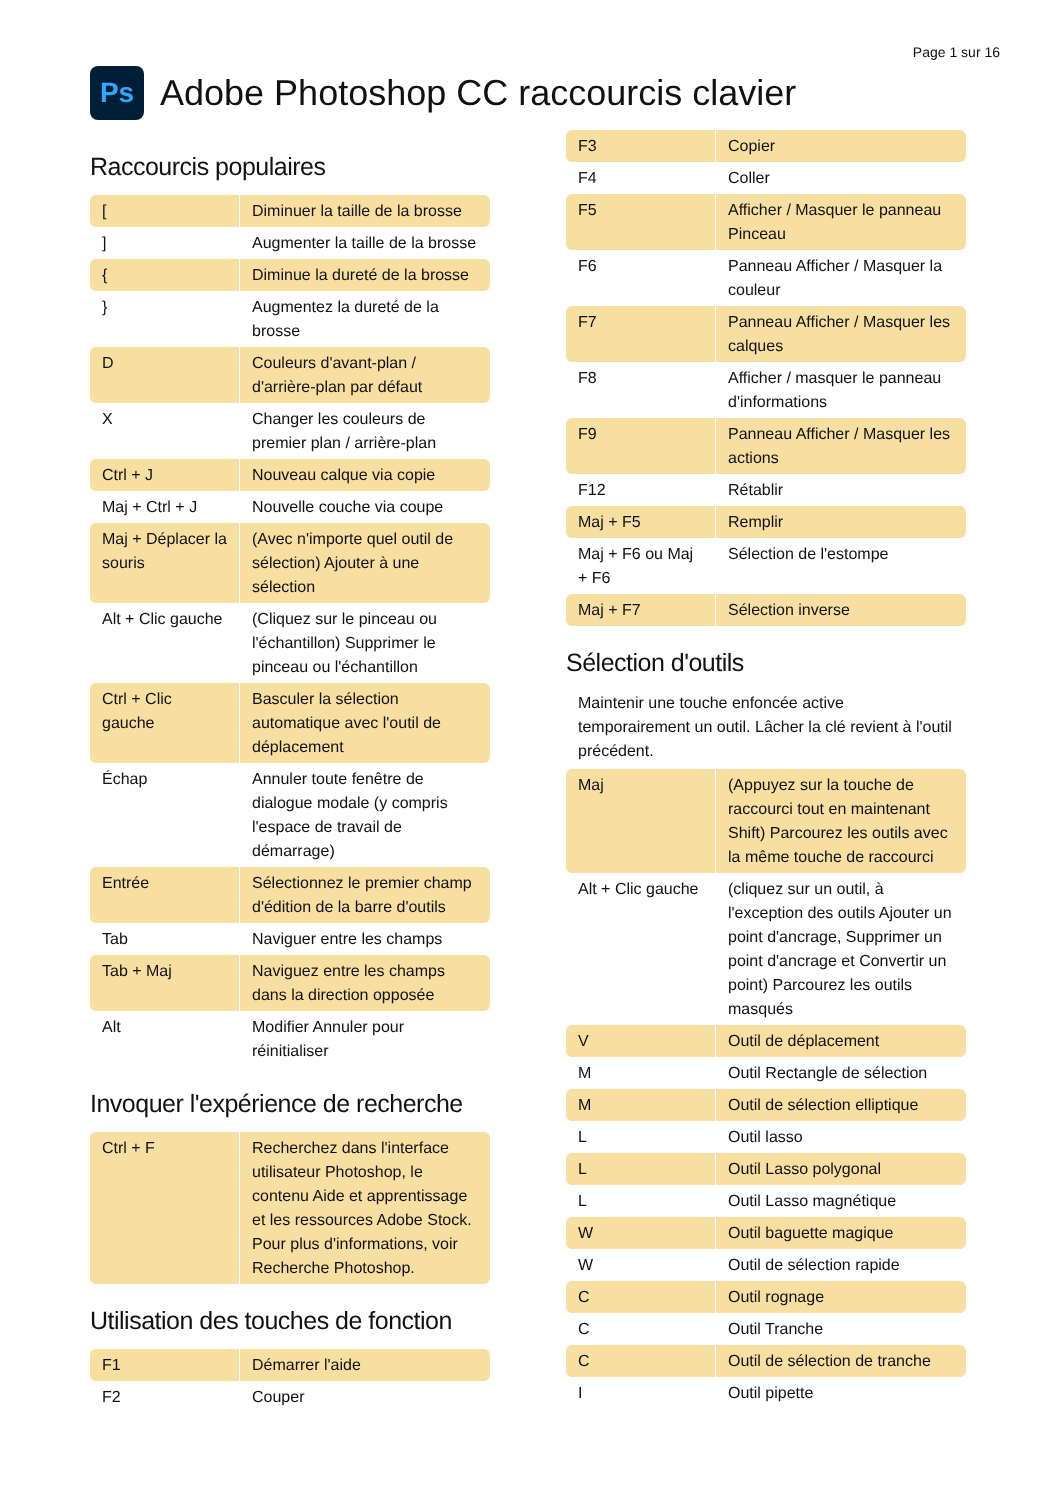Page 1 sur 16
Ps
Adobe Photoshop CC raccourcis clavier
Raccourcis populaires
| [ | Diminuer la taille de la brosse |
| ] | Augmenter la taille de la brosse |
| { | Diminue la dureté de la brosse |
| } | Augmentez la dureté de la brosse |
| D | Couleurs d'avant-plan / d'arrière-plan par défaut |
| X | Changer les couleurs de premier plan / arrière-plan |
| Ctrl + J | Nouveau calque via copie |
| Maj + Ctrl + J | Nouvelle couche via coupe |
| Maj + Déplacer la souris | (Avec n'importe quel outil de sélection) Ajouter à une sélection |
| Alt + Clic gauche | (Cliquez sur le pinceau ou l'échantillon) Supprimer le pinceau ou l'échantillon |
| Ctrl + Clic gauche | Basculer la sélection automatique avec l'outil de déplacement |
| Échap | Annuler toute fenêtre de dialogue modale (y compris l'espace de travail de démarrage) |
| Entrée | Sélectionnez le premier champ d'édition de la barre d'outils |
| Tab | Naviguer entre les champs |
| Tab + Maj | Naviguez entre les champs dans la direction opposée |
| Alt | Modifier Annuler pour réinitialiser |
Invoquer l'expérience de recherche
| Ctrl + F | Recherchez dans l'interface utilisateur Photoshop, le contenu Aide et apprentissage et les ressources Adobe Stock. Pour plus d'informations, voir Recherche Photoshop. |
Utilisation des touches de fonction
| F1 | Démarrer l'aide |
| F2 | Couper |
| F3 | Copier |
| F4 | Coller |
| F5 | Afficher / Masquer le panneau Pinceau |
| F6 | Panneau Afficher / Masquer la couleur |
| F7 | Panneau Afficher / Masquer les calques |
| F8 | Afficher / masquer le panneau d'informations |
| F9 | Panneau Afficher / Masquer les actions |
| F12 | Rétablir |
| Maj + F5 | Remplir |
| Maj + F6 ou Maj + F6 | Sélection de l'estompe |
| Maj + F7 | Sélection inverse |
Sélection d'outils
Maintenir une touche enfoncée active temporairement un outil. Lâcher la clé revient à l'outil précédent.
| Maj | (Appuyez sur la touche de raccourci tout en maintenant Shift) Parcourez les outils avec la même touche de raccourci |
| Alt + Clic gauche | (cliquez sur un outil, à l'exception des outils Ajouter un point d'ancrage, Supprimer un point d'ancrage et Convertir un point) Parcourez les outils masqués |
| V | Outil de déplacement |
| M | Outil Rectangle de sélection |
| M | Outil de sélection elliptique |
| L | Outil lasso |
| L | Outil Lasso polygonal |
| L | Outil Lasso magnétique |
| W | Outil baguette magique |
| W | Outil de sélection rapide |
| C | Outil rognage |
| C | Outil Tranche |
| C | Outil de sélection de tranche |
| I | Outil pipette |